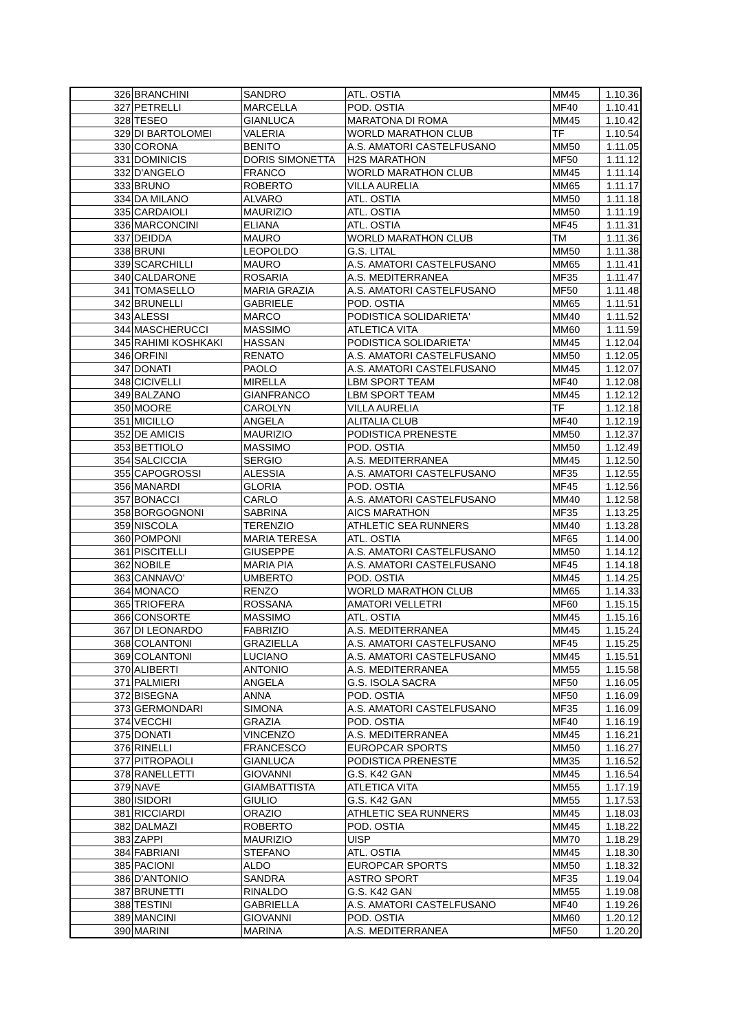| 326 | BRANCHINI | SANDRO | ATL. OSTIA | MM45 | 1.10.36 |
| 327 | PETRELLI | MARCELLA | POD. OSTIA | MF40 | 1.10.41 |
| 328 | TESEO | GIANLUCA | MARATONA DI ROMA | MM45 | 1.10.42 |
| 329 | DI BARTOLOMEI | VALERIA | WORLD MARATHON CLUB | TF | 1.10.54 |
| 330 | CORONA | BENITO | A.S. AMATORI CASTELFUSANO | MM50 | 1.11.05 |
| 331 | DOMINICIS | DORIS SIMONETTA | H2S MARATHON | MF50 | 1.11.12 |
| 332 | D'ANGELO | FRANCO | WORLD MARATHON CLUB | MM45 | 1.11.14 |
| 333 | BRUNO | ROBERTO | VILLA AURELIA | MM65 | 1.11.17 |
| 334 | DA MILANO | ALVARO | ATL. OSTIA | MM50 | 1.11.18 |
| 335 | CARDAIOLI | MAURIZIO | ATL. OSTIA | MM50 | 1.11.19 |
| 336 | MARCONCINI | ELIANA | ATL. OSTIA | MF45 | 1.11.31 |
| 337 | DEIDDA | MAURO | WORLD MARATHON CLUB | TM | 1.11.36 |
| 338 | BRUNI | LEOPOLDO | G.S. LITAL | MM50 | 1.11.38 |
| 339 | SCARCHILLI | MAURO | A.S. AMATORI CASTELFUSANO | MM65 | 1.11.41 |
| 340 | CALDARONE | ROSARIA | A.S. MEDITERRANEA | MF35 | 1.11.47 |
| 341 | TOMASELLO | MARIA GRAZIA | A.S. AMATORI CASTELFUSANO | MF50 | 1.11.48 |
| 342 | BRUNELLI | GABRIELE | POD. OSTIA | MM65 | 1.11.51 |
| 343 | ALESSI | MARCO | PODISTICA SOLIDARIETA' | MM40 | 1.11.52 |
| 344 | MASCHERUCCI | MASSIMO | ATLETICA VITA | MM60 | 1.11.59 |
| 345 | RAHIMI KOSHKAKI | HASSAN | PODISTICA SOLIDARIETA' | MM45 | 1.12.04 |
| 346 | ORFINI | RENATO | A.S. AMATORI CASTELFUSANO | MM50 | 1.12.05 |
| 347 | DONATI | PAOLO | A.S. AMATORI CASTELFUSANO | MM45 | 1.12.07 |
| 348 | CICIVELLI | MIRELLA | LBM SPORT TEAM | MF40 | 1.12.08 |
| 349 | BALZANO | GIANFRANCO | LBM SPORT TEAM | MM45 | 1.12.12 |
| 350 | MOORE | CAROLYN | VILLA AURELIA | TF | 1.12.18 |
| 351 | MICILLO | ANGELA | ALITALIA CLUB | MF40 | 1.12.19 |
| 352 | DE AMICIS | MAURIZIO | PODISTICA PRENESTE | MM50 | 1.12.37 |
| 353 | BETTIOLO | MASSIMO | POD. OSTIA | MM50 | 1.12.49 |
| 354 | SALCICCIA | SERGIO | A.S. MEDITERRANEA | MM45 | 1.12.50 |
| 355 | CAPOGROSSI | ALESSIA | A.S. AMATORI CASTELFUSANO | MF35 | 1.12.55 |
| 356 | MANARDI | GLORIA | POD. OSTIA | MF45 | 1.12.56 |
| 357 | BONACCI | CARLO | A.S. AMATORI CASTELFUSANO | MM40 | 1.12.58 |
| 358 | BORGOGNONI | SABRINA | AICS MARATHON | MF35 | 1.13.25 |
| 359 | NISCOLA | TERENZIO | ATHLETIC SEA RUNNERS | MM40 | 1.13.28 |
| 360 | POMPONI | MARIA TERESA | ATL. OSTIA | MF65 | 1.14.00 |
| 361 | PISCITELLI | GIUSEPPE | A.S. AMATORI CASTELFUSANO | MM50 | 1.14.12 |
| 362 | NOBILE | MARIA PIA | A.S. AMATORI CASTELFUSANO | MF45 | 1.14.18 |
| 363 | CANNAVO' | UMBERTO | POD. OSTIA | MM45 | 1.14.25 |
| 364 | MONACO | RENZO | WORLD MARATHON CLUB | MM65 | 1.14.33 |
| 365 | TRIOFERA | ROSSANA | AMATORI VELLETRI | MF60 | 1.15.15 |
| 366 | CONSORTE | MASSIMO | ATL. OSTIA | MM45 | 1.15.16 |
| 367 | DI LEONARDO | FABRIZIO | A.S. MEDITERRANEA | MM45 | 1.15.24 |
| 368 | COLANTONI | GRAZIELLA | A.S. AMATORI CASTELFUSANO | MF45 | 1.15.25 |
| 369 | COLANTONI | LUCIANO | A.S. AMATORI CASTELFUSANO | MM45 | 1.15.51 |
| 370 | ALIBERTI | ANTONIO | A.S. MEDITERRANEA | MM55 | 1.15.58 |
| 371 | PALMIERI | ANGELA | G.S. ISOLA SACRA | MF50 | 1.16.05 |
| 372 | BISEGNA | ANNA | POD. OSTIA | MF50 | 1.16.09 |
| 373 | GERMONDARI | SIMONA | A.S. AMATORI CASTELFUSANO | MF35 | 1.16.09 |
| 374 | VECCHI | GRAZIA | POD. OSTIA | MF40 | 1.16.19 |
| 375 | DONATI | VINCENZO | A.S. MEDITERRANEA | MM45 | 1.16.21 |
| 376 | RINELLI | FRANCESCO | EUROPCAR SPORTS | MM50 | 1.16.27 |
| 377 | PITROPAOLI | GIANLUCA | PODISTICA PRENESTE | MM35 | 1.16.52 |
| 378 | RANELLETTI | GIOVANNI | G.S. K42 GAN | MM45 | 1.16.54 |
| 379 | NAVE | GIAMBATTISTA | ATLETICA VITA | MM55 | 1.17.19 |
| 380 | ISIDORI | GIULIO | G.S. K42 GAN | MM55 | 1.17.53 |
| 381 | RICCIARDI | ORAZIO | ATHLETIC SEA RUNNERS | MM45 | 1.18.03 |
| 382 | DALMAZI | ROBERTO | POD. OSTIA | MM45 | 1.18.22 |
| 383 | ZAPPI | MAURIZIO | UISP | MM70 | 1.18.29 |
| 384 | FABRIANI | STEFANO | ATL. OSTIA | MM45 | 1.18.30 |
| 385 | PACIONI | ALDO | EUROPCAR SPORTS | MM50 | 1.18.32 |
| 386 | D'ANTONIO | SANDRA | ASTRO SPORT | MF35 | 1.19.04 |
| 387 | BRUNETTI | RINALDO | G.S. K42 GAN | MM55 | 1.19.08 |
| 388 | TESTINI | GABRIELLA | A.S. AMATORI CASTELFUSANO | MF40 | 1.19.26 |
| 389 | MANCINI | GIOVANNI | POD. OSTIA | MM60 | 1.20.12 |
| 390 | MARINI | MARINA | A.S. MEDITERRANEA | MF50 | 1.20.20 |